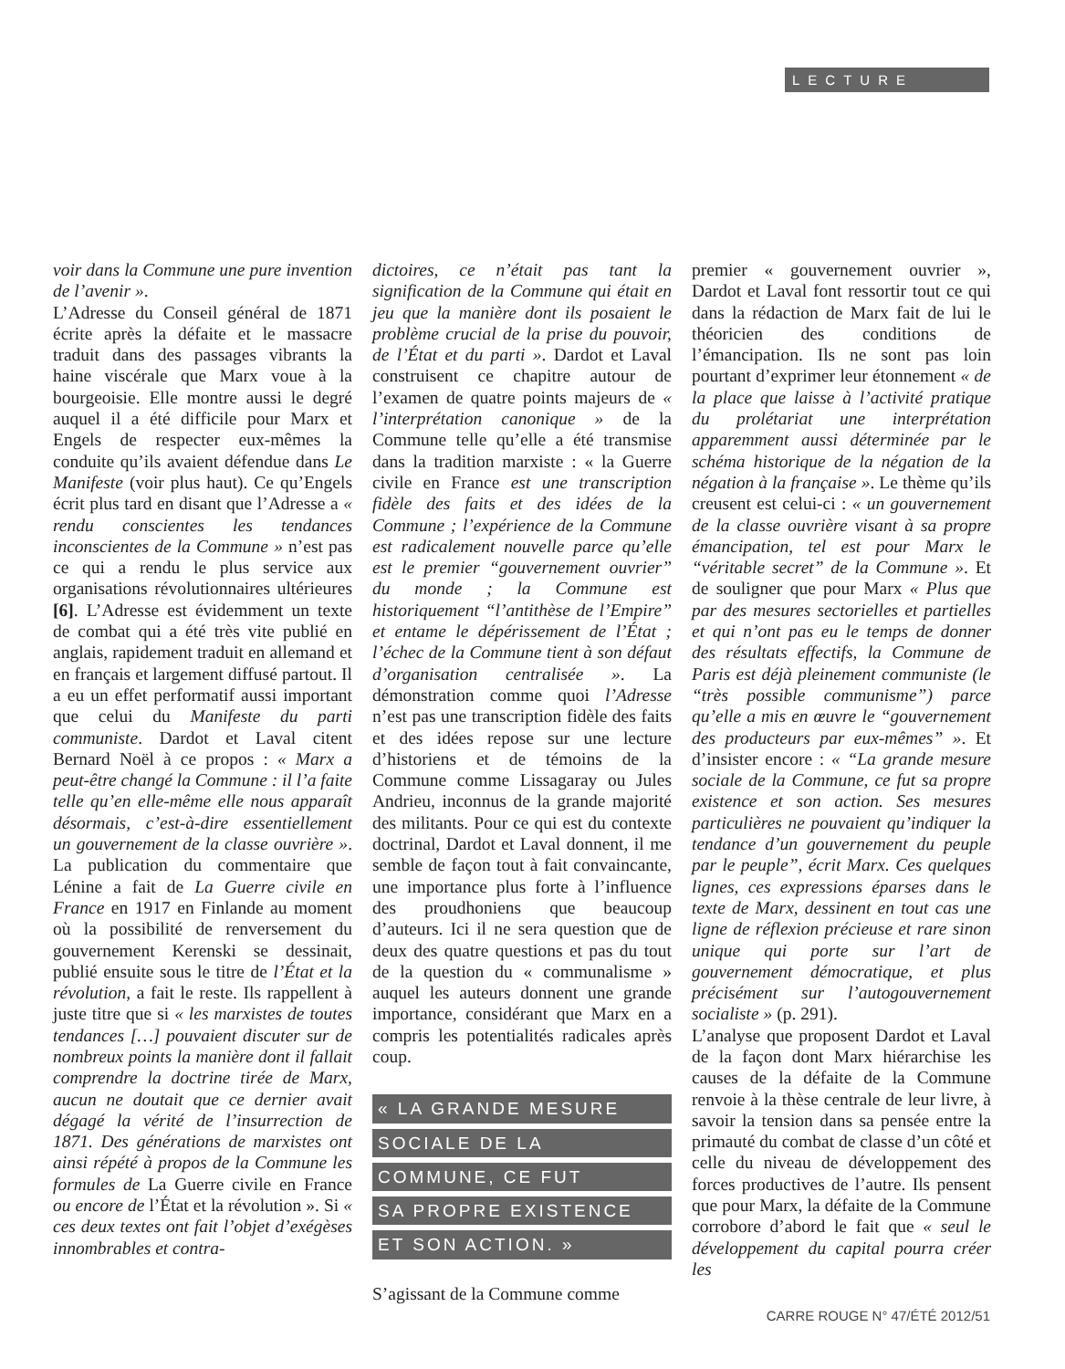LECTURE
voir dans la Commune une pure invention de l’avenir ».
L’Adresse du Conseil général de 1871 écrite après la défaite et le massacre traduit dans des passages vibrants la haine viscérale que Marx voue à la bourgeoisie. Elle montre aussi le degré auquel il a été difficile pour Marx et Engels de respecter eux-mêmes la conduite qu’ils avaient défendue dans Le Manifeste (voir plus haut). Ce qu’Engels écrit plus tard en disant que l’Adresse a « rendu conscientes les tendances inconscientes de la Commune » n’est pas ce qui a rendu le plus service aux organisations révolutionnaires ultérieures [6]. L’Adresse est évidemment un texte de combat qui a été très vite publié en anglais, rapidement traduit en allemand et en français et largement diffusé partout. Il a eu un effet performatif aussi important que celui du Manifeste du parti communiste. Dardot et Laval citent Bernard Noël à ce propos : « Marx a peut-être changé la Commune : il l’a faite telle qu’en elle-même elle nous apparaît désormais, c’est-à-dire essentiellement un gouvernement de la classe ouvrière ». La publication du commentaire que Lénine a fait de La Guerre civile en France en 1917 en Finlande au moment où la possibilité de renversement du gouvernement Kerenski se dessinait, publié ensuite sous le titre de l’État et la révolution, a fait le reste. Ils rappellent à juste titre que si « les marxistes de toutes tendances […] pouvaient discuter sur de nombreux points la manière dont il fallait comprendre la doctrine tirée de Marx, aucun ne doutait que ce dernier avait dégagé la vérité de l’insurrection de 1871. Des générations de marxistes ont ainsi répété à propos de la Commune les formules de La Guerre civile en France ou encore de l’État et la révolution ». Si « ces deux textes ont fait l’objet d’exégèses innombrables et contra-
dictoires, ce n’était pas tant la signification de la Commune qui était en jeu que la manière dont ils posaient le problème crucial de la prise du pouvoir, de l’État et du parti ». Dardot et Laval construisent ce chapitre autour de l’examen de quatre points majeurs de « l’interprétation canonique » de la Commune telle qu’elle a été transmise dans la tradition marxiste : « la Guerre civile en France est une transcription fidèle des faits et des idées de la Commune ; l’expérience de la Commune est radicalement nouvelle parce qu’elle est le premier “gouvernement ouvrier” du monde ; la Commune est historiquement “l’antithèse de l’Empire” et entame le dépérissement de l’État ; l’échec de la Commune tient à son défaut d’organisation centralisée ». La démonstration comme quoi l’Adresse n’est pas une transcription fidèle des faits et des idées repose sur une lecture d’historiens et de témoins de la Commune comme Lissagaray ou Jules Andrieu, inconnus de la grande majorité des militants. Pour ce qui est du contexte doctrinal, Dardot et Laval donnent, il me semble de façon tout à fait convaincante, une importance plus forte à l’influence des proudhoniens que beaucoup d’auteurs. Ici il ne sera question que de deux des quatre questions et pas du tout de la question du « communalisme » auquel les auteurs donnent une grande importance, considérant que Marx en a compris les potentialités radicales après coup.
« LA GRANDE MESURE
SOCIALE DE LA
COMMUNE, CE FUT
SA PROPRE EXISTENCE
ET SON ACTION. »
S’agissant de la Commune comme
premier « gouvernement ouvrier », Dardot et Laval font ressortir tout ce qui dans la rédaction de Marx fait de lui le théoricien des conditions de l’émancipation. Ils ne sont pas loin pourtant d’exprimer leur étonnement « de la place que laisse à l’activité pratique du prolétariat une interprétation apparemment aussi déterminée par le schéma historique de la négation de la négation à la française ». Le thème qu’ils creusent est celui-ci : « un gouvernement de la classe ouvrière visant à sa propre émancipation, tel est pour Marx le “véritable secret” de la Commune ». Et de souligner que pour Marx « Plus que par des mesures sectorielles et partielles et qui n’ont pas eu le temps de donner des résultats effectifs, la Commune de Paris est déjà pleinement communiste (le “très possible communisme”) parce qu’elle a mis en œuvre le “gouvernement des producteurs par eux-mêmes” ». Et d’insister encore : « “La grande mesure sociale de la Commune, ce fut sa propre existence et son action. Ses mesures particulières ne pouvaient qu’indiquer la tendance d’un gouvernement du peuple par le peuple”, écrit Marx. Ces quelques lignes, ces expressions éparses dans le texte de Marx, dessinent en tout cas une ligne de réflexion précieuse et rare sinon unique qui porte sur l’art de gouvernement démocratique, et plus précisément sur l’autogouvernement socialiste » (p. 291).
L’analyse que proposent Dardot et Laval de la façon dont Marx hiérarchise les causes de la défaite de la Commune renvoie à la thèse centrale de leur livre, à savoir la tension dans sa pensée entre la primauté du combat de classe d’un côté et celle du niveau de développement des forces productives de l’autre. Ils pensent que pour Marx, la défaite de la Commune corrobore d’abord le fait que « seul le développement du capital pourra créer les
CARRE ROUGE N° 47/ÉTÉ 2012/51